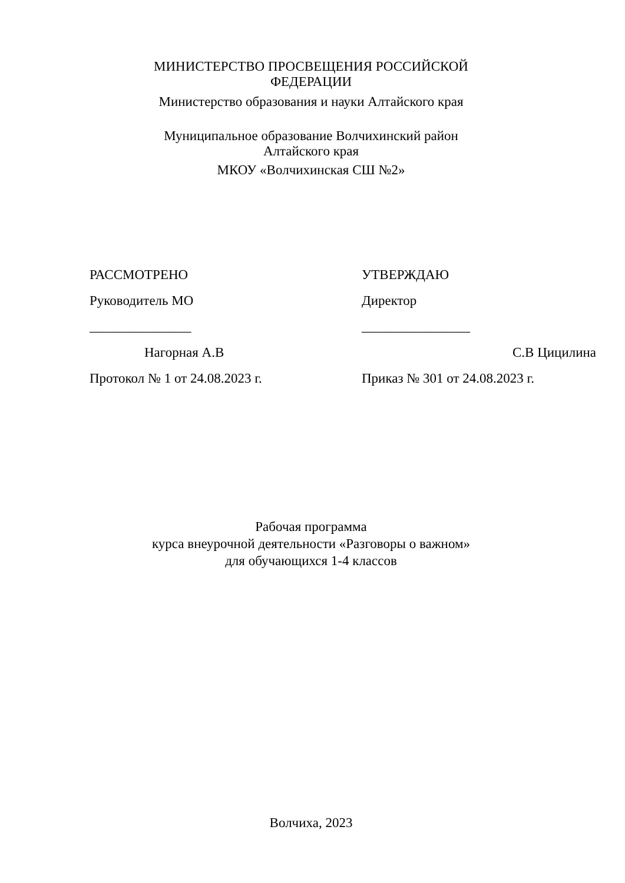МИНИСТЕРСТВО ПРОСВЕЩЕНИЯ РОССИЙСКОЙ ФЕДЕРАЦИИ
Министерство образования и науки Алтайского края
Муниципальное образование Волчихинский район Алтайского края
МКОУ «Волчихинская СШ №2»
РАССМОТРЕНО
Руководитель МО
_______________
Нагорная А.В
Протокол № 1 от 24.08.2023 г.
УТВЕРЖДАЮ
Директор
________________
С.В Цицилина
Приказ № 301 от 24.08.2023 г.
Рабочая программа
курса внеурочной деятельности «Разговоры о важном»
для обучающихся 1-4 классов
Волчиха, 2023